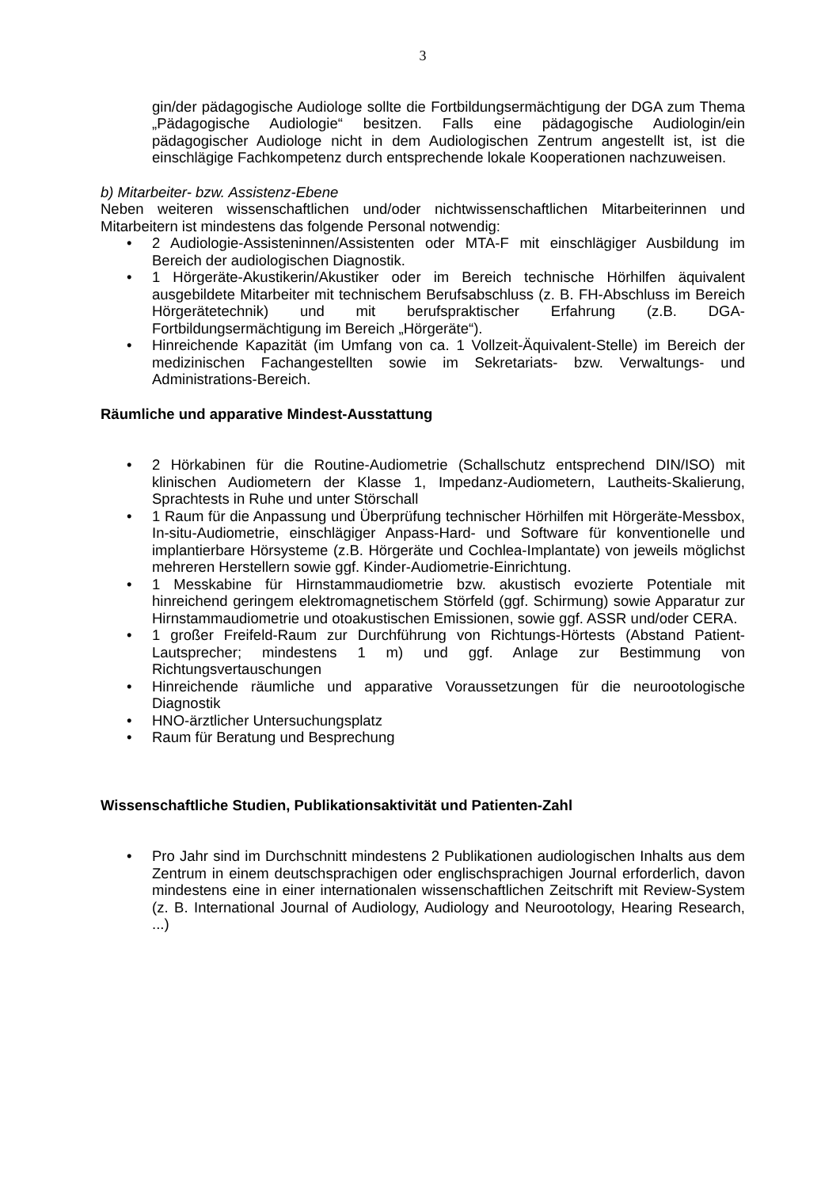3
gin/der pädagogische Audiologe sollte die Fortbildungsermächtigung der DGA zum Thema „Pädagogische Audiologie“ besitzen. Falls eine pädagogische Audiologin/ein pädagogischer Audiologe nicht in dem Audiologischen Zentrum angestellt ist, ist die einschlägige Fachkompetenz durch entsprechende lokale Kooperationen nachzuweisen.
b) Mitarbeiter- bzw. Assistenz-Ebene
Neben weiteren wissenschaftlichen und/oder nichtwissenschaftlichen Mitarbeiterinnen und Mitarbeitern ist mindestens das folgende Personal notwendig:
• 2 Audiologie-Assisteninnen/Assistenten oder MTA-F mit einschlägiger Ausbildung im Bereich der audiologischen Diagnostik.
• 1 Hörgeräte-Akustikerin/Akustiker oder im Bereich technische Hörhilfen äquivalent ausgebildete Mitarbeiter mit technischem Berufsabschluss (z. B. FH-Abschluss im Bereich Hörgerätetechnik) und mit berufspraktischer Erfahrung (z.B. DGA-Fortbildungsermächtigung im Bereich „Hörgeräte“).
• Hinreichende Kapazität (im Umfang von ca. 1 Vollzeit-Äquivalent-Stelle) im Bereich der medizinischen Fachangestellten sowie im Sekretariats- bzw. Verwaltungs- und Administrations-Bereich.
Räumliche und apparative Mindest-Ausstattung
• 2 Hörkabinen für die Routine-Audiometrie (Schallschutz entsprechend DIN/ISO) mit klinischen Audiometern der Klasse 1, Impedanz-Audiometern, Lautheits-Skalierung, Sprachtests in Ruhe und unter Störschall
• 1 Raum für die Anpassung und Überprüfung technischer Hörhilfen mit Hörgeräte-Messbox, In-situ-Audiometrie, einschlägiger Anpass-Hard- und Software für konventionelle und implantierbare Hörsysteme (z.B. Hörgeräte und Cochlea-Implantate) von jeweils möglichst mehreren Herstellern sowie ggf. Kinder-Audiometrie-Einrichtung.
• 1 Messkabine für Hirnstammaudiometrie bzw. akustisch evozierte Potentiale mit hinreichend geringem elektromagnetischem Störfeld (ggf. Schirmung) sowie Apparatur zur Hirnstammaudiometrie und otoakustischen Emissionen, sowie ggf. ASSR und/oder CERA.
• 1 großer Freifeld-Raum zur Durchführung von Richtungs-Hörtests (Abstand Patient-Lautsprecher; mindestens 1 m) und ggf. Anlage zur Bestimmung von Richtungsvertauschungen
• Hinreichende räumliche und apparative Voraussetzungen für die neurootologische Diagnostik
• HNO-ärztlicher Untersuchungsplatz
• Raum für Beratung und Besprechung
Wissenschaftliche Studien, Publikationsaktivität und Patienten-Zahl
• Pro Jahr sind im Durchschnitt mindestens 2 Publikationen audiologischen Inhalts aus dem Zentrum in einem deutschsprachigen oder englischsprachigen Journal erforderlich, davon mindestens eine in einer internationalen wissenschaftlichen Zeitschrift mit Review-System (z. B. International Journal of Audiology, Audiology and Neurootology, Hearing Research, ...)